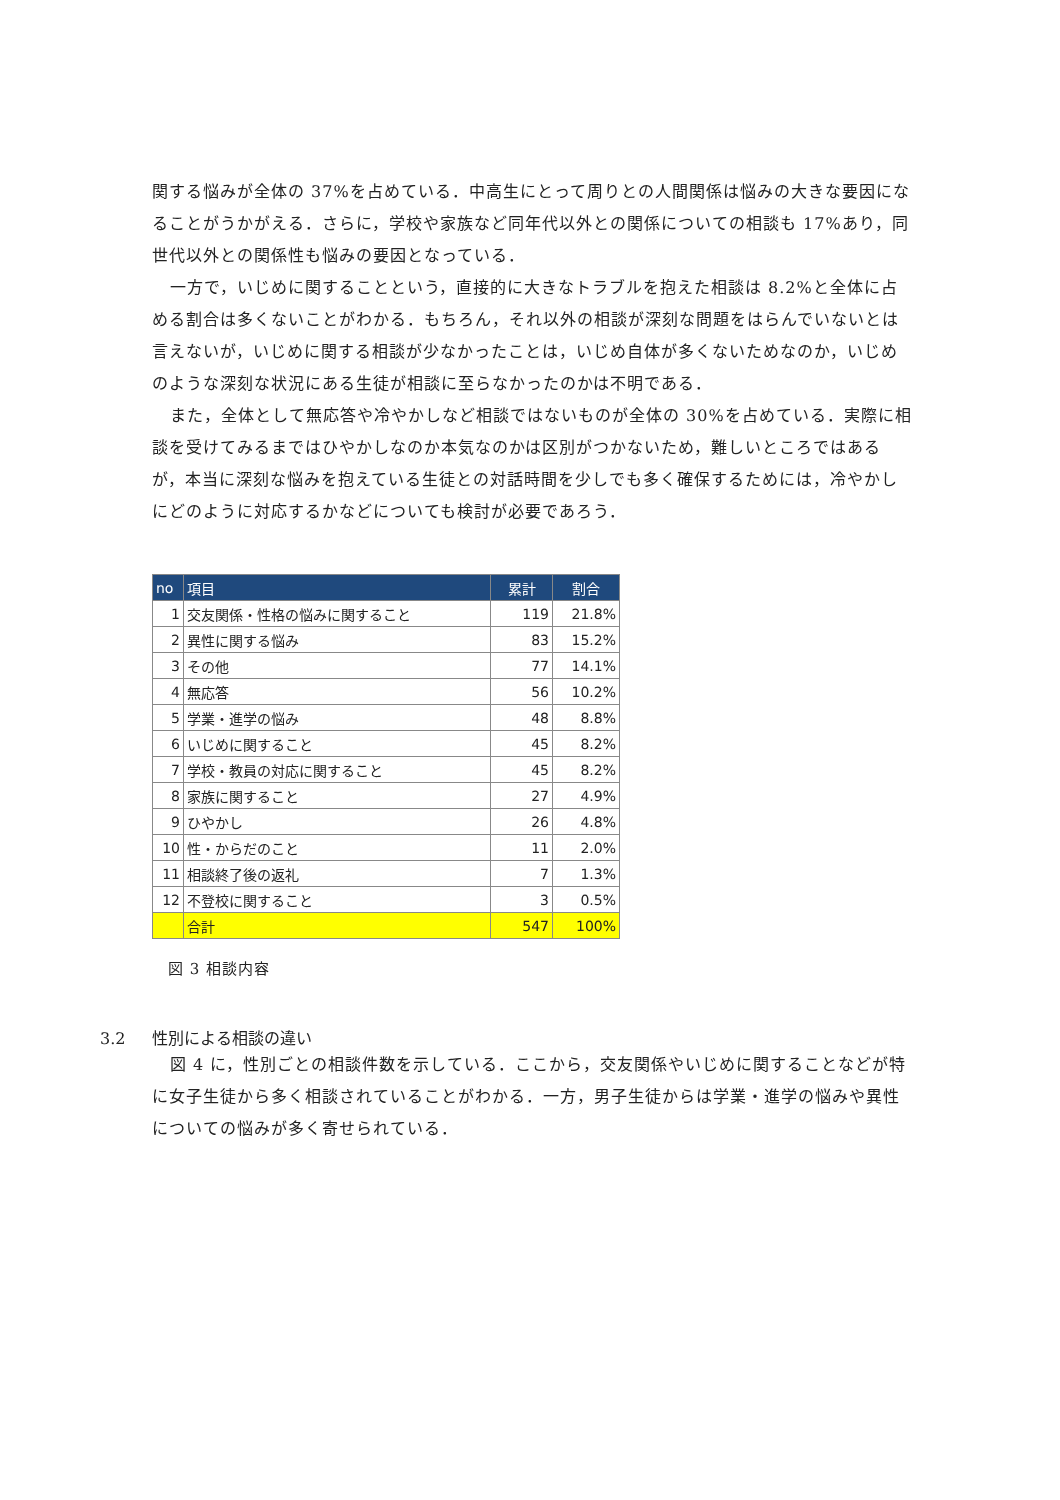関する悩みが全体の 37%を占めている．中高生にとって周りとの人間関係は悩みの大きな要因になることがうかがえる．さらに，学校や家族など同年代以外との関係についての相談も 17%あり，同世代以外との関係性も悩みの要因となっている．
一方で，いじめに関することという，直接的に大きなトラブルを抱えた相談は 8.2%と全体に占める割合は多くないことがわかる．もちろん，それ以外の相談が深刻な問題をはらんでいないとは言えないが，いじめに関する相談が少なかったことは，いじめ自体が多くないためなのか，いじめのような深刻な状況にある生徒が相談に至らなかったのかは不明である．
また，全体として無応答や冷やかしなど相談ではないものが全体の 30%を占めている．実際に相談を受けてみるまではひやかしなのか本気なのかは区別がつかないため，難しいところではあるが，本当に深刻な悩みを抱えている生徒との対話時間を少しでも多く確保するためには，冷やかしにどのように対応するかなどについても検討が必要であろう．
| no | 項目 | 累計 | 割合 |
| --- | --- | --- | --- |
| 1 | 交友関係・性格の悩みに関すること | 119 | 21.8% |
| 2 | 異性に関する悩み | 83 | 15.2% |
| 3 | その他 | 77 | 14.1% |
| 4 | 無応答 | 56 | 10.2% |
| 5 | 学業・進学の悩み | 48 | 8.8% |
| 6 | いじめに関すること | 45 | 8.2% |
| 7 | 学校・教員の対応に関すること | 45 | 8.2% |
| 8 | 家族に関すること | 27 | 4.9% |
| 9 | ひやかし | 26 | 4.8% |
| 10 | 性・からだのこと | 11 | 2.0% |
| 11 | 相談終了後の返礼 | 7 | 1.3% |
| 12 | 不登校に関すること | 3 | 0.5% |
| | 合計 | 547 | 100% |
図 3 相談内容
3.2 性別による相談の違い
図 4 に，性別ごとの相談件数を示している．ここから，交友関係やいじめに関することなどが特に女子生徒から多く相談されていることがわかる．一方，男子生徒からは学業・進学の悩みや異性についての悩みが多く寄せられている．